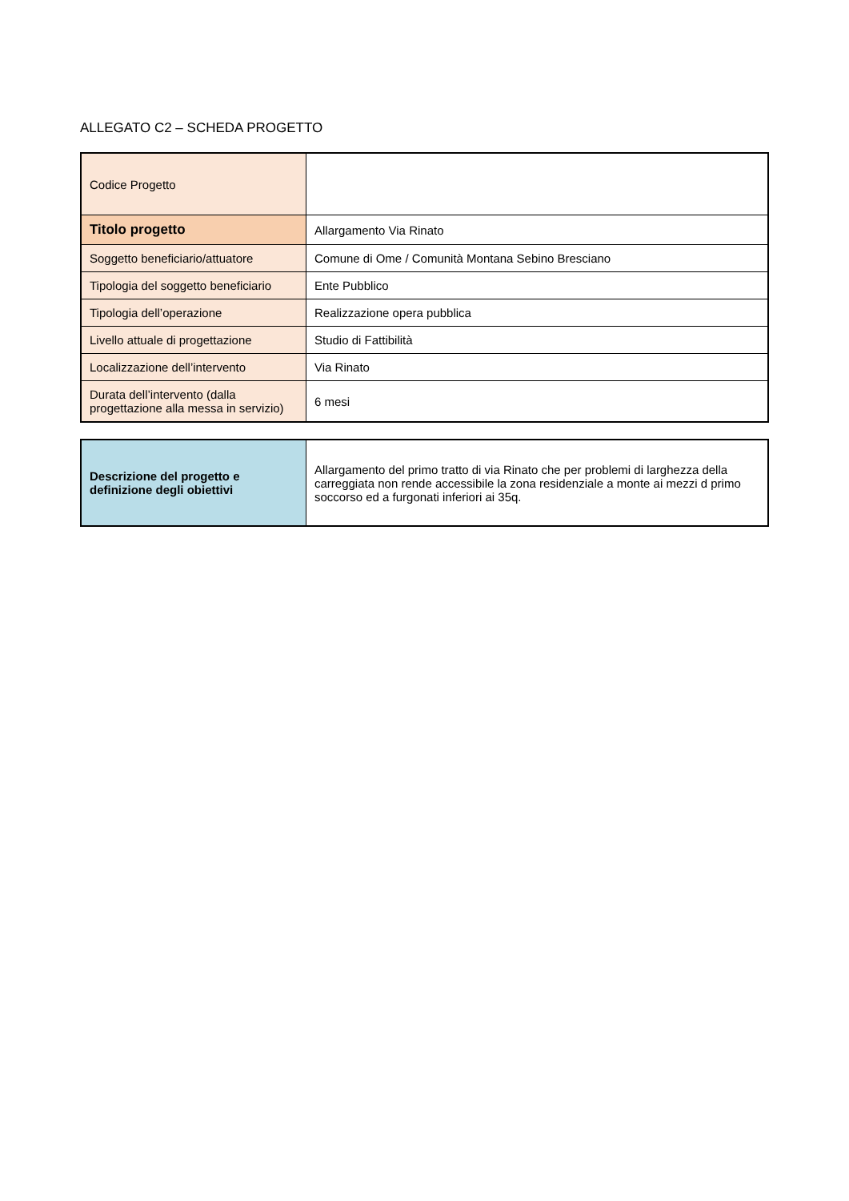ALLEGATO C2 – SCHEDA PROGETTO
| Codice Progetto | |
| Titolo progetto | Allargamento Via Rinato |
| Soggetto beneficiario/attuatore | Comune di Ome / Comunità Montana Sebino Bresciano |
| Tipologia del soggetto beneficiario | Ente Pubblico |
| Tipologia dell’operazione | Realizzazione opera pubblica |
| Livello attuale di progettazione | Studio di Fattibilità |
| Localizzazione dell’intervento | Via Rinato |
| Durata dell’intervento (dalla progettazione alla messa in servizio) | 6 mesi |
| Descrizione del progetto e definizione degli obiettivi | Allargamento del primo tratto di via Rinato che per problemi di larghezza della carreggiata non rende accessibile la zona residenziale a monte ai mezzi d primo soccorso ed a furgonati inferiori ai 35q. |